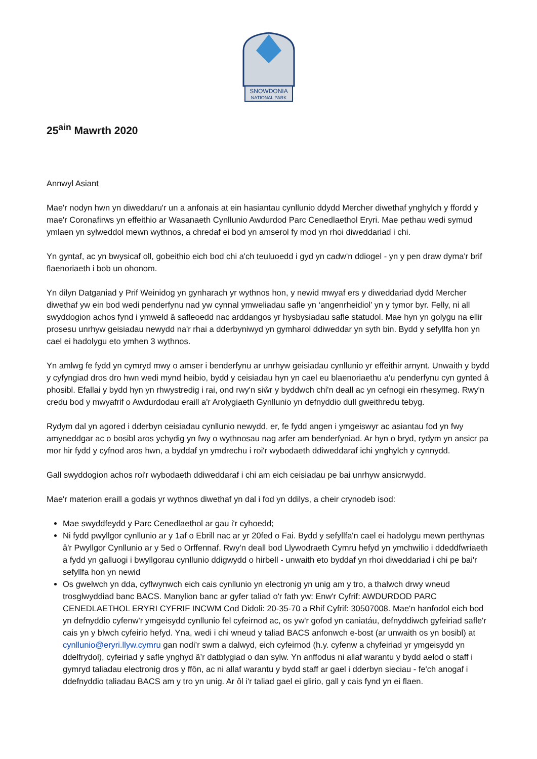SNOWDONIA
NATIONAL PARK
25<sup>ain</sup> Mawrth 2020
Annwyl Asiant
Mae'r nodyn hwn yn diweddaru'r un a anfonais at ein hasiantau cynllunio ddydd Mercher diwethaf ynghylch y ffordd y mae'r Coronafirws yn effeithio ar Wasanaeth Cynllunio Awdurdod Parc Cenedlaethol Eryri. Mae pethau wedi symud ymlaen yn sylweddol mewn wythnos, a chredaf ei bod yn amserol fy mod yn rhoi diweddariad i chi.
Yn gyntaf, ac yn bwysicaf oll, gobeithio eich bod chi a'ch teuluoedd i gyd yn cadw'n ddiogel - yn y pen draw dyma'r brif flaenoriaeth i bob un ohonom.
Yn dilyn Datganiad y Prif Weinidog yn gynharach yr wythnos hon, y newid mwyaf ers y diweddariad dydd Mercher diwethaf yw ein bod wedi penderfynu nad yw cynnal ymweliadau safle yn ‘angenrheidiol’ yn y tymor byr. Felly, ni all swyddogion achos fynd i ymweld â safleoedd nac arddangos yr hysbysiadau safle statudol. Mae hyn yn golygu na ellir prosesu unrhyw geisiadau newydd na'r rhai a dderbyniwyd yn gymharol ddiweddar yn syth bin. Bydd y sefyllfa hon yn cael ei hadolygu eto ymhen 3 wythnos.
Yn amlwg fe fydd yn cymryd mwy o amser i benderfynu ar unrhyw geisiadau cynllunio yr effeithir arnynt. Unwaith y bydd y cyfyngiad dros dro hwn wedi mynd heibio, bydd y ceisiadau hyn yn cael eu blaenoriaethu a'u penderfynu cyn gynted â phosibl. Efallai y bydd hyn yn rhwystredig i rai, ond rwy'n siŵr y byddwch chi'n deall ac yn cefnogi ein rhesymeg. Rwy'n credu bod y mwyafrif o Awdurdodau eraill a'r Arolygiaeth Gynllunio yn defnyddio dull gweithredu tebyg.
Rydym dal yn agored i dderbyn ceisiadau cynllunio newydd, er, fe fydd angen i ymgeiswyr ac asiantau fod yn fwy amyneddgar ac o bosibl aros ychydig yn fwy o wythnosau nag arfer am benderfyniad. Ar hyn o bryd, rydym yn ansicr pa mor hir fydd y cyfnod aros hwn, a byddaf yn ymdrechu i roi'r wybodaeth ddiweddaraf ichi ynghylch y cynnydd.
Gall swyddogion achos roi'r wybodaeth ddiweddaraf i chi am eich ceisiadau pe bai unrhyw ansicrwydd.
Mae'r materion eraill a godais yr wythnos diwethaf yn dal i fod yn ddilys, a cheir crynodeb isod:
Mae swyddfeydd y Parc Cenedlaethol ar gau i'r cyhoedd;
Ni fydd pwyllgor cynllunio ar y 1af o Ebrill nac ar yr 20fed o Fai. Bydd y sefyllfa'n cael ei hadolygu mewn perthynas â'r Pwyllgor Cynllunio ar y 5ed o Orffennaf. Rwy'n deall bod Llywodraeth Cymru hefyd yn ymchwilio i ddeddfwriaeth a fydd yn galluogi i bwyllgorau cynllunio ddigwydd o hirbell - unwaith eto byddaf yn rhoi diweddariad i chi pe bai'r sefyllfa hon yn newid
Os gwelwch yn dda, cyflwynwch eich cais cynllunio yn electronig yn unig am y tro, a thalwch drwy wneud trosglwyddiad banc BACS. Manylion banc ar gyfer taliad o'r fath yw: Enw'r Cyfrif: AWDURDOD PARC CENEDLAETHOL ERYRI CYFRIF INCWM Cod Didoli: 20-35-70 a Rhif Cyfrif: 30507008. Mae'n hanfodol eich bod yn defnyddio cyfenw'r ymgeisydd cynllunio fel cyfeirnod ac, os yw'r gofod yn caniatáu, defnyddiwch gyfeiriad safle'r cais yn y blwch cyfeirio hefyd. Yna, wedi i chi wneud y taliad BACS anfonwch e-bost (ar unwaith os yn bosibl) at cynllunio@eryri.llyw.cymru gan nodi’r swm a dalwyd, eich cyfeirnod (h.y. cyfenw a chyfeiriad yr ymgeisydd yn ddelfrydol), cyfeiriad y safle ynghyd â’r datblygiad o dan sylw. Yn anffodus ni allaf warantu y bydd aelod o staff i gymryd taliadau electronig dros y ffôn, ac ni allaf warantu y bydd staff ar gael i dderbyn sieciau - fe'ch anogaf i ddefnyddio taliadau BACS am y tro yn unig. Ar ôl i'r taliad gael ei glirio, gall y cais fynd yn ei flaen.